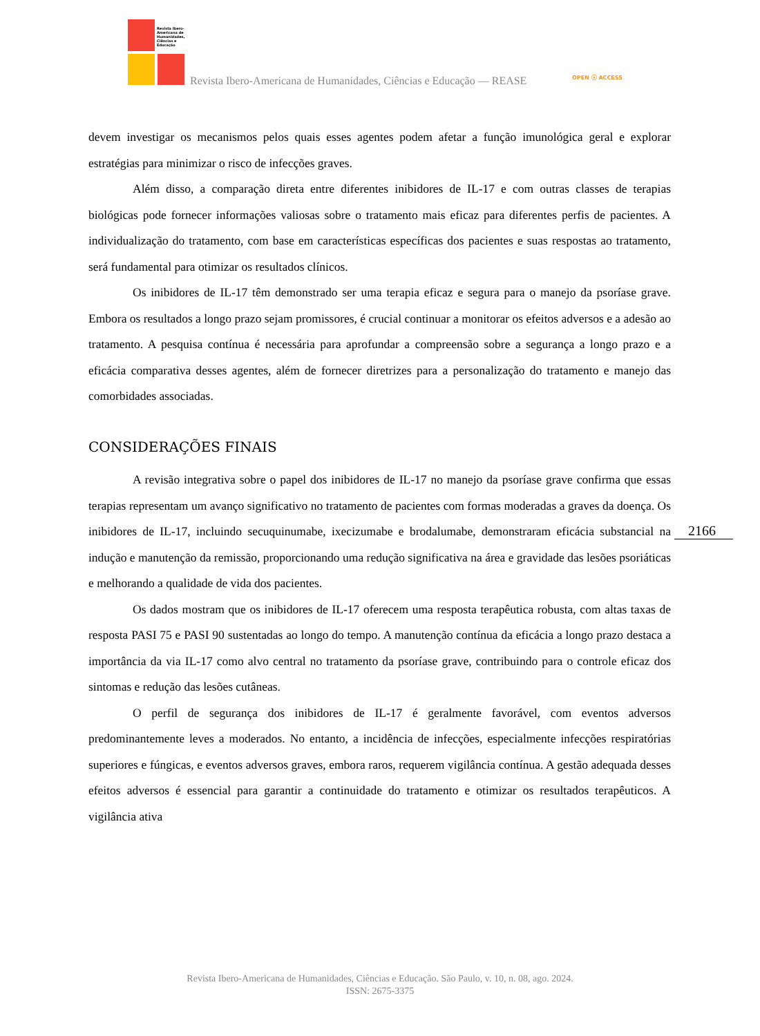Revista Ibero-
Americana de
Humanidades,
Ciências e
Educação
Revista Ibero-Americana de Humanidades, Ciências e Educação — REASE
OPEN ⓐ ACCESS
devem investigar os mecanismos pelos quais esses agentes podem afetar a função imunológica geral e explorar estratégias para minimizar o risco de infecções graves.
Além disso, a comparação direta entre diferentes inibidores de IL-17 e com outras classes de terapias biológicas pode fornecer informações valiosas sobre o tratamento mais eficaz para diferentes perfis de pacientes. A individualização do tratamento, com base em características específicas dos pacientes e suas respostas ao tratamento, será fundamental para otimizar os resultados clínicos.
Os inibidores de IL-17 têm demonstrado ser uma terapia eficaz e segura para o manejo da psoríase grave. Embora os resultados a longo prazo sejam promissores, é crucial continuar a monitorar os efeitos adversos e a adesão ao tratamento. A pesquisa contínua é necessária para aprofundar a compreensão sobre a segurança a longo prazo e a eficácia comparativa desses agentes, além de fornecer diretrizes para a personalização do tratamento e manejo das comorbidades associadas.
CONSIDERAÇÕES FINAIS
A revisão integrativa sobre o papel dos inibidores de IL-17 no manejo da psoríase grave confirma que essas terapias representam um avanço significativo no tratamento de pacientes com formas moderadas a graves da doença. Os inibidores de IL-17, incluindo secuquinumabe, ixecizumabe e brodalumabe, demonstraram eficácia substancial na indução e manutenção da remissão, proporcionando uma redução significativa na área e gravidade das lesões psoriáticas e melhorando a qualidade de vida dos pacientes.
Os dados mostram que os inibidores de IL-17 oferecem uma resposta terapêutica robusta, com altas taxas de resposta PASI 75 e PASI 90 sustentadas ao longo do tempo. A manutenção contínua da eficácia a longo prazo destaca a importância da via IL-17 como alvo central no tratamento da psoríase grave, contribuindo para o controle eficaz dos sintomas e redução das lesões cutâneas.
O perfil de segurança dos inibidores de IL-17 é geralmente favorável, com eventos adversos predominantemente leves a moderados. No entanto, a incidência de infecções, especialmente infecções respiratórias superiores e fúngicas, e eventos adversos graves, embora raros, requerem vigilância contínua. A gestão adequada desses efeitos adversos é essencial para garantir a continuidade do tratamento e otimizar os resultados terapêuticos. A vigilância ativa
2166
Revista Ibero-Americana de Humanidades, Ciências e Educação. São Paulo, v. 10, n. 08, ago. 2024.
ISSN: 2675-3375